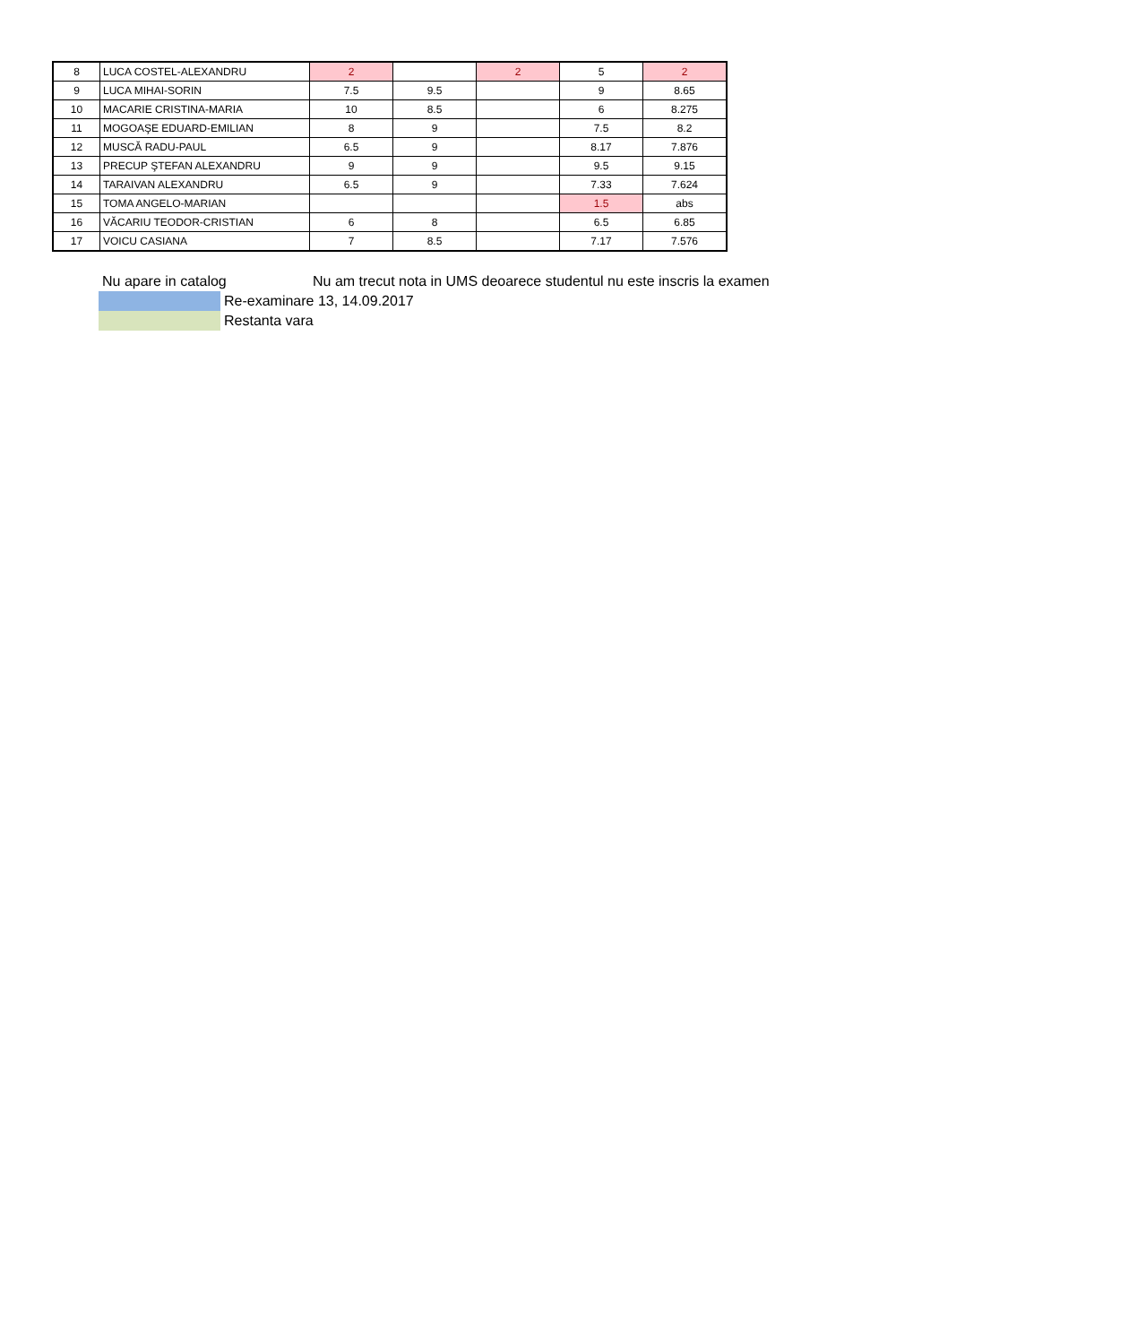| 8 | LUCA COSTEL-ALEXANDRU | 2 | | 2 | 5 | 2 |
| 9 | LUCA MIHAI-SORIN | 7.5 | 9.5 | | 9 | 8.65 |
| 10 | MACARIE CRISTINA-MARIA | 10 | 8.5 | | 6 | 8.275 |
| 11 | MOGOAŞE EDUARD-EMILIAN | 8 | 9 | | 7.5 | 8.2 |
| 12 | MUSCĂ RADU-PAUL | 6.5 | 9 | | 8.17 | 7.876 |
| 13 | PRECUP ŞTEFAN ALEXANDRU | 9 | 9 | | 9.5 | 9.15 |
| 14 | TARAIVAN ALEXANDRU | 6.5 | 9 | | 7.33 | 7.624 |
| 15 | TOMA ANGELO-MARIAN | | | | 1.5 | abs |
| 16 | VĂCARIU TEODOR-CRISTIAN | 6 | 8 | | 6.5 | 6.85 |
| 17 | VOICU CASIANA | 7 | 8.5 | | 7.17 | 7.576 |
Nu apare in catalog Nu am trecut nota in UMS deoarece studentul nu este inscris la examen
Re-examinare 13, 14.09.2017
Restanta vara